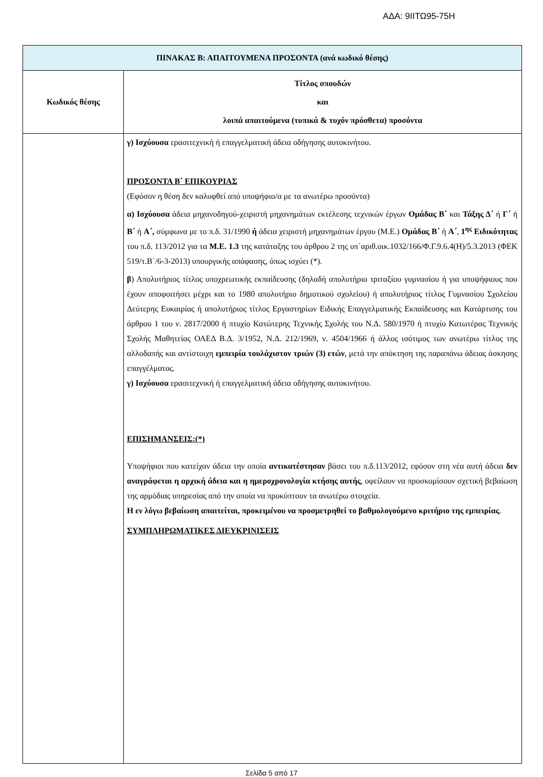ΑΔΑ: 9ΙΙΤΩ95-75Η
| ΠΙΝΑΚΑΣ Β: ΑΠΑΙΤΟΥΜΕΝΑ ΠΡΟΣΟΝΤΑ (ανά κωδικό θέσης) | |
| --- | --- |
| Κωδικός θέσης | Τίτλος σπουδών και λοιπά απαιτούμενα (τυπικά & τυχόν πρόσθετα) προσόντα |
| | γ) Ισχύουσα ερασιτεχνική ή επαγγελματική άδεια οδήγησης αυτοκινήτου. ΠΡΟΣΟΝΤΑ Β΄ ΕΠΙΚΟΥΡΙΑΣ (Εφόσον η θέση δεν καλυφθεί από υποψήφιο/α με τα ανωτέρω προσόντα) α) Ισχύουσα άδεια μηχανοδηγού-χειριστή μηχανημάτων εκτέλεσης τεχνικών έργων Ομάδας Β΄ και Τάξης Δ΄ ή Γ΄ ή Β΄ ή Α΄, σύμφωνα με το π.δ. 31/1990 ή άδεια χειριστή μηχανημάτων έργου (Μ.Ε.) Ομάδας Β΄ ή Α΄ , 1<sup>ης</sup> Ειδικότητας του π.δ. 113/2012 για τα Μ.Ε. 1.3 της κατάταξης του άρθρου 2 της υπ΄αριθ.οικ.1032/166/Φ.Γ.9.6.4(Η)/5.3.2013 (ΦΕΚ 519/τ.Β΄/6-3-2013) υπουργικής απόφασης, όπως ισχύει (*). β ) Απολυτήριος τίτλος υποχρεωτικής εκπαίδευσης (δηλαδή απολυτήριο τριταξίου γυμνασίου ή για υποψήφιους που έχουν αποφοιτήσει μέχρι και το 1980 απολυτήριο δημοτικού σχολείου) ή απολυτήριος τίτλος Γυμνασίου Σχολείου Δεύτερης Ευκαιρίας ή απολυτήριος τίτλος Εργαστηρίων Ειδικής Επαγγελματικής Εκπαίδευσης και Κατάρτισης του άρθρου 1 του ν. 2817/2000 ή πτυχίο Κατώτερης Τεχνικής Σχολής του Ν.Δ. 580/1970 ή πτυχίο Κατωτέρας Τεχνικής Σχολής Μαθητείας ΟΑΕΔ Β.Δ. 3/1952, Ν.Δ. 212/1969, ν. 4504/1966 ή άλλος ισότιμος των ανωτέρω τίτλος της αλλοδαπής και αντίστοιχη εμπειρία τουλάχιστον τριών (3) ετών , μετά την απόκτηση της παραπάνω άδειας άσκησης επαγγέλματος. γ) Ισχύουσα ερασιτεχνική ή επαγγελματική άδεια οδήγησης αυτοκινήτου. ΕΠΙΣΗΜΑΝΣΕΙΣ:(*) Υποψήφιοι που κατείχαν άδεια την οποία αντικατέστησαν βάσει του π.δ.113/2012, εφόσον στη νέα αυτή άδεια δεν αναγράφεται η αρχική άδεια και η ημεροχρονολογία κτήσης αυτής , οφείλουν να προσκομίσουν σχετική βεβαίωση της αρμόδιας υπηρεσίας από την οποία να προκύπτουν τα ανωτέρω στοιχεία. Η εν λόγω βεβαίωση απαιτείται, προκειμένου να προσμετρηθεί το βαθμολογούμενο κριτήριο της εμπειρίας . ΣΥΜΠΛΗΡΩΜΑΤΙΚΕΣ ΔΙΕΥΚΡΙΝΙΣΕΙΣ |
Σελίδα 5 από 17